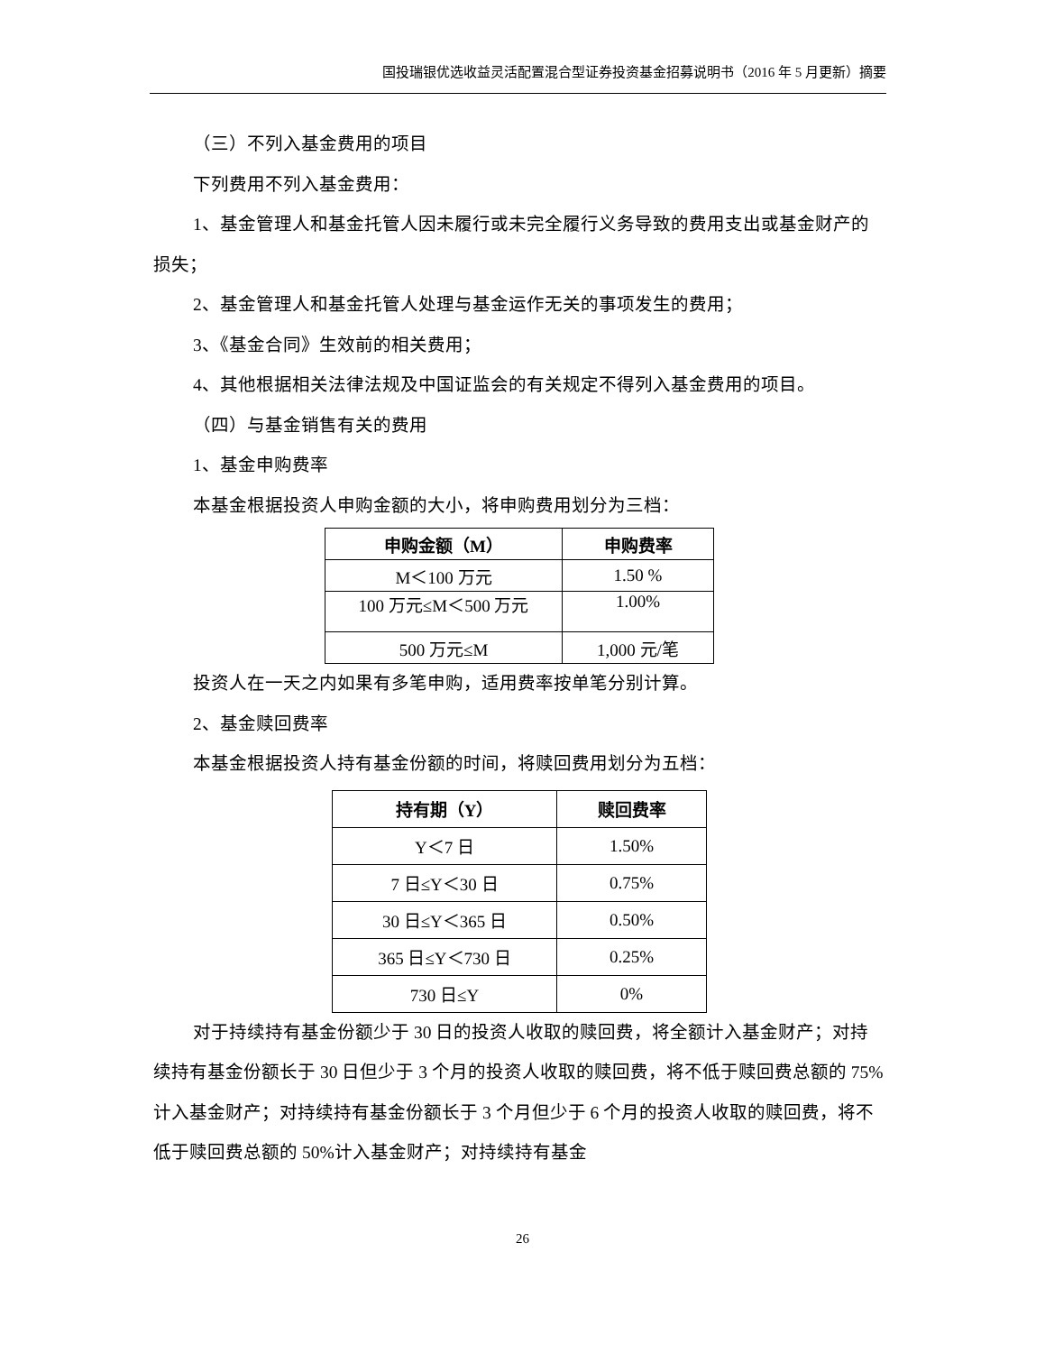国投瑞银优选收益灵活配置混合型证券投资基金招募说明书（2016 年 5 月更新）摘要
（三）不列入基金费用的项目
下列费用不列入基金费用：
1、基金管理人和基金托管人因未履行或未完全履行义务导致的费用支出或基金财产的损失；
2、基金管理人和基金托管人处理与基金运作无关的事项发生的费用；
3、《基金合同》生效前的相关费用；
4、其他根据相关法律法规及中国证监会的有关规定不得列入基金费用的项目。
（四）与基金销售有关的费用
1、基金申购费率
本基金根据投资人申购金额的大小，将申购费用划分为三档：
| 申购金额（M） | 申购费率 |
| --- | --- |
| M＜100 万元 | 1.50 % |
| 100 万元≤M＜500 万元 | 1.00% |
| 500 万元≤M | 1,000 元/笔 |
投资人在一天之内如果有多笔申购，适用费率按单笔分别计算。
2、基金赎回费率
本基金根据投资人持有基金份额的时间，将赎回费用划分为五档：
| 持有期（Y） | 赎回费率 |
| --- | --- |
| Y＜7 日 | 1.50% |
| 7 日≤Y＜30 日 | 0.75% |
| 30 日≤Y＜365 日 | 0.50% |
| 365 日≤Y＜730 日 | 0.25% |
| 730 日≤Y | 0% |
对于持续持有基金份额少于 30 日的投资人收取的赎回费，将全额计入基金财产；对持续持有基金份额长于 30 日但少于 3 个月的投资人收取的赎回费，将不低于赎回费总额的 75%计入基金财产；对持续持有基金份额长于 3 个月但少于 6 个月的投资人收取的赎回费，将不低于赎回费总额的 50%计入基金财产；对持续持有基金
26